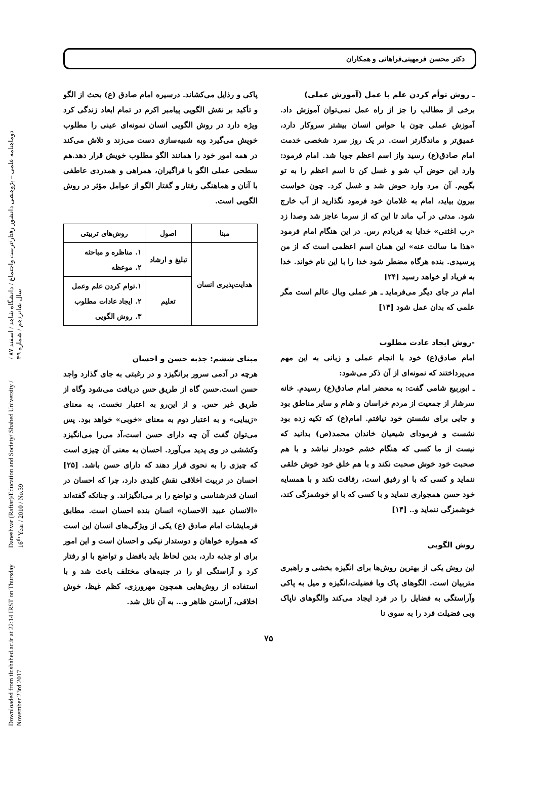Downloaded from tlr.shahed.ac.ir at 22:14 IRST on Thursday November 23rd 2017 Daneshvar (Raftar)/Education and Society/ Shahed University / 16<sup>th</sup> Year / 2010 / No.39 دوماهنامه علمی – پژوهشی دانشور رفتار/تربیت واجتماع / دانشگاه شاهد / اسفند ۸۷ / سال شانزدهم / شماره ۳۹
دکتر محسن فرمهینی‌فراهانی و همکاران
ـ روش توأم کردن علم با عمل (آموزش عملی)
برخی از مطالب را جز از راه عمل نمی‌توان آموزش داد. آموزش عملی چون با حواس انسان بیشتر سروکار دارد، عمیق‌تر و ماندگارتر است. در یک روز سرد شخصی خدمت امام صادق(ع) رسید واز اسم اعظم جویا شد. امام فرمود: وارد این حوض آب شو و غسل کن تا اسم اعظم را به تو بگویم. آن مرد وارد حوض شد و غسل کرد. چون خواست بیرون بیاید، امام به غلامان خود فرمود نگذارید از آب خارج شود. مدتی در آب ماند تا این که از سرما عاجز شد وصدا زد «رب اغثنی» خدایا به فریادم رس. در این هنگام امام فرمود «هذا ما سالت عنه» این همان اسم اعظمی است که از من پرسیدی. بنده هرگاه مضطر شود خدا را با این نام خواند. خدا به فریاد او خواهد رسید [۲۴]
امام در جای دیگر می‌فرماید ـ هر عملی وبال عالم است مگر علمی که بدان عمل شود [۱۴]
-روش ایجاد عادت مطلوب
امام صادق(ع) خود با انجام عملی و زبانی به این مهم می‌پرداختند که نمونه‌ای از آن ذکر می‌شود:
ـ ابوربیع شامی گفت: به محضر امام صادق(ع) رسیدم. خانه سرشار از جمعیت از مردم خراسان و شام و سایر مناطق بود و جایی برای نشستن خود نیافتم. امام(ع) که تکیه زده بود نشست و فرمودای شیعیان خاندان محمد(ص) بدانید که نیست از ما کسی که هنگام خشم خوددار نباشد و با هم صحبت خود خوش صحبت نکند و با هم خلق خود خوش خلقی ننماید و کسی که با او رفیق است، رفاقت نکند و با همسایه خود حسن همجواری ننماید و با کسی که با او خوشمزگی کند، خوشمزگی ننماید و.. [۱۴]
روش الگویی
این روش یکی از بهترین روش‌ها برای انگیزه بخشی و راهبری متربیان است. الگوهای پاک وبا فضیلت،انگیزه و میل به پاکی وآراستگی به فضایل را در فرد ایجاد می‌کند والگوهای ناپاک وبی فضیلت فرد را به سوی نا
پاکی و رذایل می‌کشاند. درسیره امام صادق (ع) بحث از الگو و تأکید بر نقش الگویی پیامبر اکرم در تمام ابعاد زندگی کرد ویژه دارد در روش الگویی انسان نمونه‌ای عینی را مطلوب خویش می‌گیرد وبه شبیه‌سازی دست می‌زند و تلاش می‌کند در همه امور خود را همانند الگو مطلوب خویش قرار دهد.هم سطحی عملی الگو با فراگیران، همراهی و همدردی عاطفی با آنان و هماهنگی رفتار و گفتار الگو از عوامل مؤثر در روش الگویی است.
| مبنا | اصول | روش‌های تربیتی |
| --- | --- | --- |
| هدایت‌پذیری انسان | تبلیغ و ارشاد | ۱. مناظره و مباحثه ۲. موعظه |
| | تعلیم | ۱.توام کردن علم وعمل ۲. ایجاد عادات مطلوب ۳. روش الگویی |
مبنای ششم: جذبه حسن و احسان
هرچه در آدمی سرور برانگیزد و در رغبتی به جای گذارد واجد حسن است.حسن گاه از طریق حس دریافت می‌شود وگاه از طریق غیر حس. و از این‌رو به اعتبار نخست، به معنای «زیبایی» و به اعتبار دوم به معنای «خوبی» خواهد بود. پس می‌توان گفت آن چه دارای حسن است،آد می‌را می‌انگیزد وکششی در وی پدید می‌آورد. احسان به معنی آن چیزی است که چیزی را به نحوی قرار دهند که دارای حسن باشد. [۲۵] احسان در تربیت اخلاقی نقش کلیدی دارد، چرا که احسان در انسان قدرشناسی و تواضع را بر می‌انگیزاند. و چنانکه گفته‌اند «الانسان عبید الاحسان» انسان بنده احسان است. مطابق فرمایشات امام صادق (ع) یکی از ویژگی‌های انسان این است که همواره خواهان و دوستدار نیکی و احسان است و این امور برای او جذبه دارد، بدین لحاظ باید بافضل و تواضع با او رفتار کرد و آراستگی او را در جنبه‌های مختلف باعث شد و با استفاده از روش‌هایی همچون مهرورزی، کظم غیظ، خوش اخلاقی، آراستن ظاهر و... به آن نائل شد.
۷۵